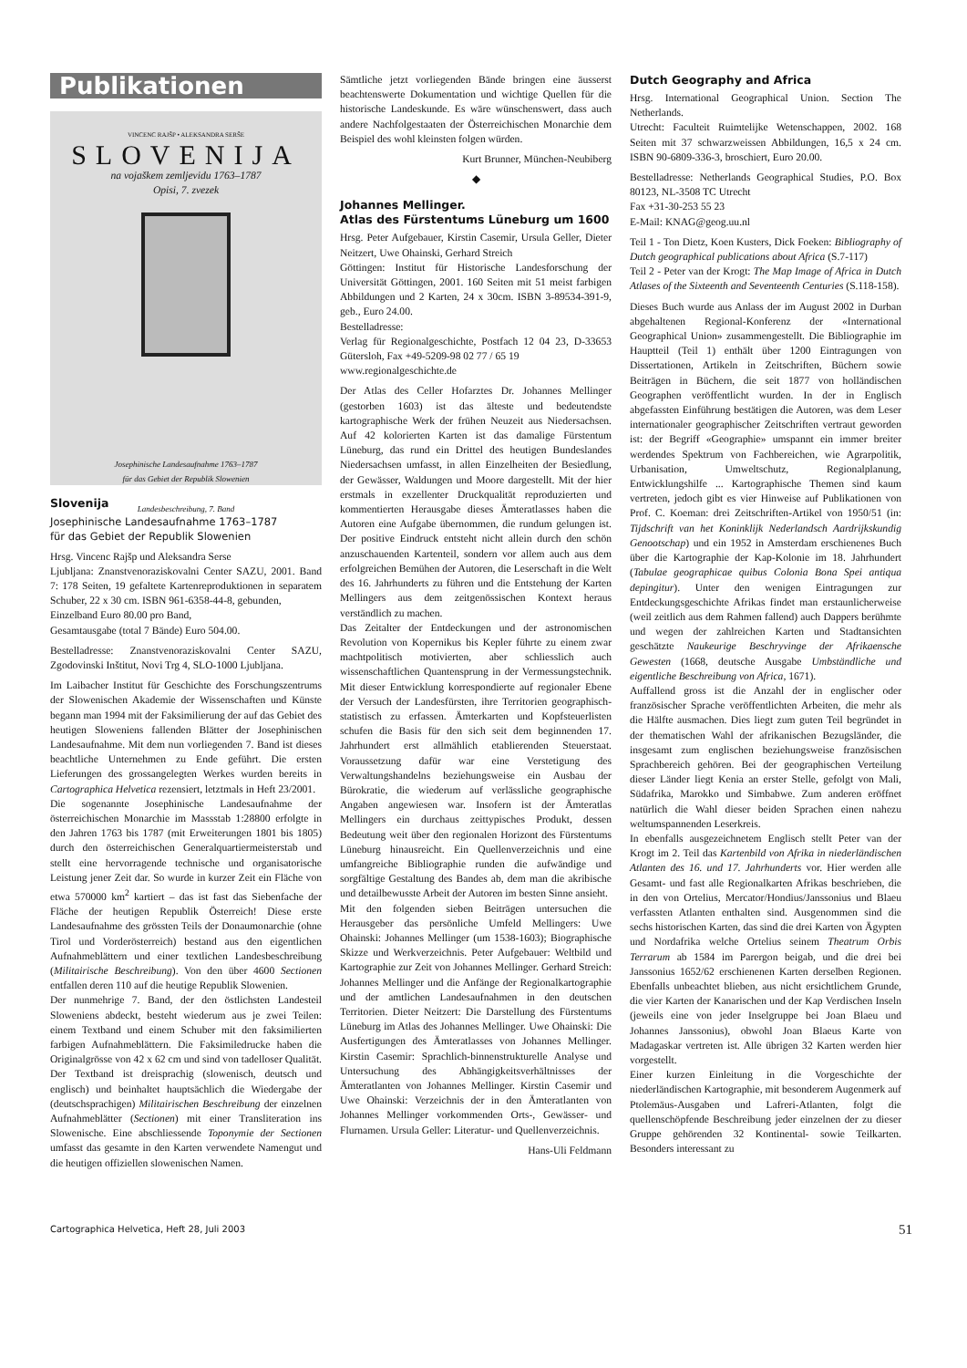Publikationen
VINCENC RAJŠP • ALEKSANDRA SERŠE
SLOVENIJA
na vojaškem zemljevidu 1763–1787
Opisi, 7. zvezek
Josephinische Landesaufnahme 1763–1787
für das Gebiet der Republik Slowenien
Landesbeschreibung, 7. Band
Slovenija
Josephinische Landesaufnahme 1763–1787
für das Gebiet der Republik Slowenien
Hrsg. Vincenc Rajšp und Aleksandra Serse
Ljubljana: Znanstvenoraziskovalni Center SAZU, 2001. Band 7: 178 Seiten, 19 gefaltete Kartenreproduktionen in separatem Schuber, 22 x 30 cm. ISBN 961-6358-44-8, gebunden,
Einzelband Euro 80.00 pro Band,
Gesamtausgabe (total 7 Bände) Euro 504.00.
Bestelladresse: Znanstvenoraziskovalni Center SAZU, Zgodovinski Inštitut, Novi Trg 4, SLO-1000 Ljubljana.
Im Laibacher Institut für Geschichte des Forschungszentrums der Slowenischen Akademie der Wissenschaften und Künste begann man 1994 mit der Faksimilierung der auf das Gebiet des heutigen Sloweniens fallenden Blätter der Josephinischen Landesaufnahme. Mit dem nun vorliegenden 7. Band ist dieses beachtliche Unternehmen zu Ende geführt. Die ersten Lieferungen des grossangelegten Werkes wurden bereits in Cartographica Helvetica rezensiert, letztmals in Heft 23/2001.
Die sogenannte Josephinische Landesaufnahme der österreichischen Monarchie im Massstab 1:28800 erfolgte in den Jahren 1763 bis 1787 (mit Erweiterungen 1801 bis 1805) durch den österreichischen Generalquartiermeisterstab und stellt eine hervorragende technische und organisatorische Leistung jener Zeit dar. So wurde in kurzer Zeit ein Fläche von etwa 570000 km<sup>2</sup> kartiert – das ist fast das Siebenfache der Fläche der heutigen Republik Österreich! Diese erste Landesaufnahme des grössten Teils der Donaumonarchie (ohne Tirol und Vorderösterreich) bestand aus den eigentlichen Aufnahmeblättern und einer textlichen Landesbeschreibung (Militairische Beschreibung). Von den über 4600 Sectionen entfallen deren 110 auf die heutige Republik Slowenien.
Der nunmehrige 7. Band, der den östlichsten Landesteil Sloweniens abdeckt, besteht wiederum aus je zwei Teilen: einem Textband und einem Schuber mit den faksimilierten farbigen Aufnahmeblättern. Die Faksimiledrucke haben die Originalgrösse von 42 x 62 cm und sind von tadelloser Qualität. Der Textband ist dreisprachig (slowenisch, deutsch und englisch) und beinhaltet hauptsächlich die Wiedergabe der (deutschsprachigen) Militairischen Beschreibung der einzelnen Aufnahmeblätter (Sectionen) mit einer Transliteration ins Slowenische. Eine abschliessende Toponymie der Sectionen umfasst das gesamte in den Karten verwendete Namengut und die heutigen offiziellen slowenischen Namen.
Sämtliche jetzt vorliegenden Bände bringen eine äusserst beachtenswerte Dokumentation und wichtige Quellen für die historische Landeskunde. Es wäre wünschenswert, dass auch andere Nachfolgestaaten der Österreichischen Monarchie dem Beispiel des wohl kleinsten folgen würden.
Kurt Brunner, München-Neubiberg
◆
Johannes Mellinger.
Atlas des Fürstentums Lüneburg um 1600
Hrsg. Peter Aufgebauer, Kirstin Casemir, Ursula Geller, Dieter Neitzert, Uwe Ohainski, Gerhard Streich
Göttingen: Institut für Historische Landesforschung der Universität Göttingen, 2001. 160 Seiten mit 51 meist farbigen Abbildungen und 2 Karten, 24 x 30cm. ISBN 3-89534-391-9, geb., Euro 24.00.
Bestelladresse:
Verlag für Regionalgeschichte, Postfach 12 04 23, D-33653 Gütersloh, Fax +49-5209-98 02 77 / 65 19
www.regionalgeschichte.de
Der Atlas des Celler Hofarztes Dr. Johannes Mellinger (gestorben 1603) ist das älteste und bedeutendste kartographische Werk der frühen Neuzeit aus Niedersachsen. Auf 42 kolorierten Karten ist das damalige Fürstentum Lüneburg, das rund ein Drittel des heutigen Bundeslandes Niedersachsen umfasst, in allen Einzelheiten der Besiedlung, der Gewässer, Waldungen und Moore dargestellt. Mit der hier erstmals in exzellenter Druckqualität reproduzierten und kommentierten Herausgabe dieses Ämteratlasses haben die Autoren eine Aufgabe übernommen, die rundum gelungen ist. Der positive Eindruck entsteht nicht allein durch den schön anzuschauenden Kartenteil, sondern vor allem auch aus dem erfolgreichen Bemühen der Autoren, die Leserschaft in die Welt des 16. Jahrhunderts zu führen und die Entstehung der Karten Mellingers aus dem zeitgenössischen Kontext heraus verständlich zu machen.
Das Zeitalter der Entdeckungen und der astronomischen Revolution von Kopernikus bis Kepler führte zu einem zwar machtpolitisch motivierten, aber schliesslich auch wissenschaftlichen Quantensprung in der Vermessungstechnik. Mit dieser Entwicklung korrespondierte auf regionaler Ebene der Versuch der Landesfürsten, ihre Territorien geographisch-statistisch zu erfassen. Ämterkarten und Kopfsteuerlisten schufen die Basis für den sich seit dem beginnenden 17. Jahrhundert erst allmählich etablierenden Steuerstaat. Voraussetzung dafür war eine Verstetigung des Verwaltungshandelns beziehungsweise ein Ausbau der Bürokratie, die wiederum auf verlässliche geographische Angaben angewiesen war. Insofern ist der Ämteratlas Mellingers ein durchaus zeittypisches Produkt, dessen Bedeutung weit über den regionalen Horizont des Fürstentums Lüneburg hinausreicht. Ein Quellenverzeichnis und eine umfangreiche Bibliographie runden die aufwändige und sorgfältige Gestaltung des Bandes ab, dem man die akribische und detailbewusste Arbeit der Autoren im besten Sinne ansieht.
Mit den folgenden sieben Beiträgen untersuchen die Herausgeber das persönliche Umfeld Mellingers: Uwe Ohainski: Johannes Mellinger (um 1538-1603); Biographische Skizze und Werkverzeichnis. Peter Aufgebauer: Weltbild und Kartographie zur Zeit von Johannes Mellinger. Gerhard Streich: Johannes Mellinger und die Anfänge der Regionalkartographie und der amtlichen Landesaufnahmen in den deutschen Territorien. Dieter Neitzert: Die Darstellung des Fürstentums Lüneburg im Atlas des Johannes Mellinger. Uwe Ohainski: Die Ausfertigungen des Ämteratlasses von Johannes Mellinger. Kirstin Casemir: Sprachlich-binnenstrukturelle Analyse und Untersuchung des Abhängigkeitsverhältnisses der Ämteratlanten von Johannes Mellinger. Kirstin Casemir und Uwe Ohainski: Verzeichnis der in den Ämteratlanten von Johannes Mellinger vorkommenden Orts-, Gewässer- und Flurnamen. Ursula Geller: Literatur- und Quellenverzeichnis.
Hans-Uli Feldmann
Dutch Geography and Africa
Hrsg. International Geographical Union. Section The Netherlands.
Utrecht: Faculteit Ruimtelijke Wetenschappen, 2002. 168 Seiten mit 37 schwarzweissen Abbildungen, 16,5 x 24 cm. ISBN 90-6809-336-3, broschiert, Euro 20.00.
Bestelladresse: Netherlands Geographical Studies, P.O. Box 80123, NL-3508 TC Utrecht
Fax +31-30-253 55 23
E-Mail: KNAG@geog.uu.nl
Teil 1 - Ton Dietz, Koen Kusters, Dick Foeken: Bibliography of Dutch geographical publications about Africa (S.7-117)
Teil 2 - Peter van der Krogt: The Map Image of Africa in Dutch Atlases of the Sixteenth and Seventeenth Centuries (S.118-158).
Dieses Buch wurde aus Anlass der im August 2002 in Durban abgehaltenen Regional-Konferenz der «International Geographical Union» zusammengestellt. Die Bibliographie im Hauptteil (Teil 1) enthält über 1200 Eintragungen von Dissertationen, Artikeln in Zeitschriften, Büchern sowie Beiträgen in Büchern, die seit 1877 von holländischen Geographen veröffentlicht wurden. In der in Englisch abgefassten Einführung bestätigen die Autoren, was dem Leser internationaler geographischer Zeitschriften vertraut geworden ist: der Begriff «Geographie» umspannt ein immer breiter werdendes Spektrum von Fachbereichen, wie Agrarpolitik, Urbanisation, Umweltschutz, Regionalplanung, Entwicklungshilfe ... Kartographische Themen sind kaum vertreten, jedoch gibt es vier Hinweise auf Publikationen von Prof. C. Koeman: drei Zeitschriften-Artikel von 1950/51 (in: Tijdschrift van het Koninklijk Nederlandsch Aardrijkskundig Genootschap) und ein 1952 in Amsterdam erschienenes Buch über die Kartographie der Kap-Kolonie im 18. Jahrhundert (Tabulae geographicae quibus Colonia Bona Spei antiqua depingitur). Unter den wenigen Eintragungen zur Entdeckungsgeschichte Afrikas findet man erstaunlicherweise (weil zeitlich aus dem Rahmen fallend) auch Dappers berühmte und wegen der zahlreichen Karten und Stadtansichten geschätzte Naukeurige Beschryvinge der Afrikaensche Gewesten (1668, deutsche Ausgabe Umbständliche und eigentliche Beschreibung von Africa, 1671).
Auffallend gross ist die Anzahl der in englischer oder französischer Sprache veröffentlichten Arbeiten, die mehr als die Hälfte ausmachen. Dies liegt zum guten Teil begründet in der thematischen Wahl der afrikanischen Bezugsländer, die insgesamt zum englischen beziehungsweise französischen Sprachbereich gehören. Bei der geographischen Verteilung dieser Länder liegt Kenia an erster Stelle, gefolgt von Mali, Südafrika, Marokko und Simbabwe. Zum anderen eröffnet natürlich die Wahl dieser beiden Sprachen einen nahezu weltumspannenden Leserkreis.
In ebenfalls ausgezeichnetem Englisch stellt Peter van der Krogt im 2. Teil das Kartenbild von Afrika in niederländischen Atlanten des 16. und 17. Jahrhunderts vor. Hier werden alle Gesamt- und fast alle Regionalkarten Afrikas beschrieben, die in den von Ortelius, Mercator/Hondius/Janssonius und Blaeu verfassten Atlanten enthalten sind. Ausgenommen sind die sechs historischen Karten, das sind die drei Karten von Ägypten und Nordafrika welche Ortelius seinem Theatrum Orbis Terrarum ab 1584 im Parergon beigab, und die drei bei Janssonius 1652/62 erschienenen Karten derselben Regionen. Ebenfalls unbeachtet blieben, aus nicht ersichtlichem Grunde, die vier Karten der Kanarischen und der Kap Verdischen Inseln (jeweils eine von jeder Inselgruppe bei Joan Blaeu und Johannes Janssonius), obwohl Joan Blaeus Karte von Madagaskar vertreten ist. Alle übrigen 32 Karten werden hier vorgestellt.
Einer kurzen Einleitung in die Vorgeschichte der niederländischen Kartographie, mit besonderem Augenmerk auf Ptolemäus-Ausgaben und Lafreri-Atlanten, folgt die quellenschöpfende Beschreibung jeder einzelnen der zu dieser Gruppe gehörenden 32 Kontinental- sowie Teilkarten. Besonders interessant zu
Cartographica Helvetica, Heft 28, Juli 2003 51